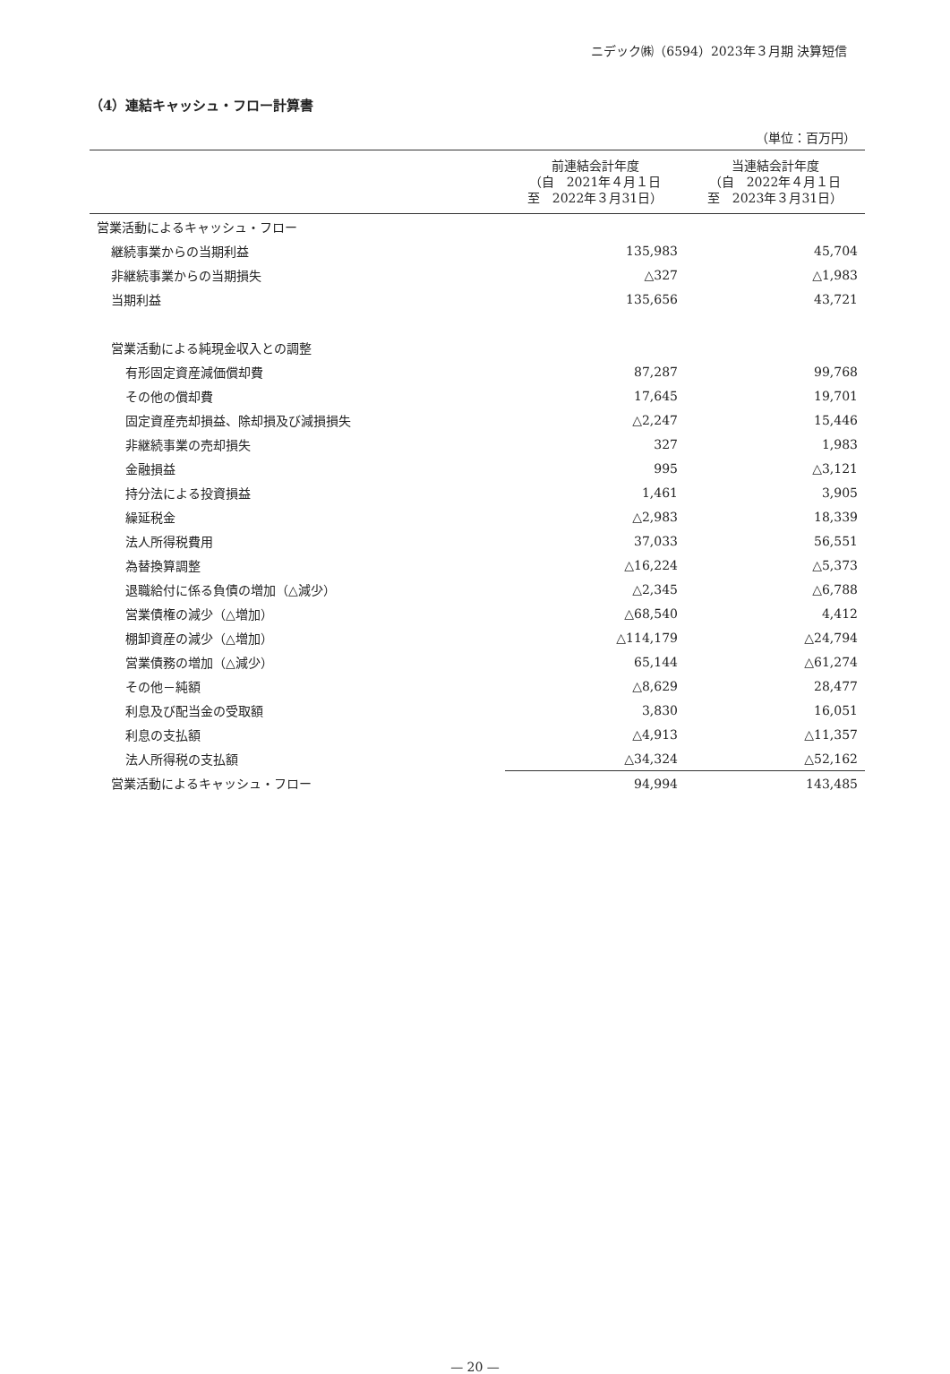ニデック㈱（6594）2023年３月期 決算短信
（4）連結キャッシュ・フロー計算書
（単位：百万円）
| | 前連結会計年度 （自 2021年４月１日 至 2022年３月31日） | 当連結会計年度 （自 2022年４月１日 至 2023年３月31日） |
| --- | --- | --- |
| 営業活動によるキャッシュ・フロー | | |
| 継続事業からの当期利益 | 135,983 | 45,704 |
| 非継続事業からの当期損失 | △327 | △1,983 |
| 当期利益 | 135,656 | 43,721 |
| 営業活動による純現金収入との調整 | | |
| 有形固定資産減価償却費 | 87,287 | 99,768 |
| その他の償却費 | 17,645 | 19,701 |
| 固定資産売却損益、除却損及び減損損失 | △2,247 | 15,446 |
| 非継続事業の売却損失 | 327 | 1,983 |
| 金融損益 | 995 | △3,121 |
| 持分法による投資損益 | 1,461 | 3,905 |
| 繰延税金 | △2,983 | 18,339 |
| 法人所得税費用 | 37,033 | 56,551 |
| 為替換算調整 | △16,224 | △5,373 |
| 退職給付に係る負債の増加（△減少） | △2,345 | △6,788 |
| 営業債権の減少（△増加） | △68,540 | 4,412 |
| 棚卸資産の減少（△増加） | △114,179 | △24,794 |
| 営業債務の増加（△減少） | 65,144 | △61,274 |
| その他－純額 | △8,629 | 28,477 |
| 利息及び配当金の受取額 | 3,830 | 16,051 |
| 利息の支払額 | △4,913 | △11,357 |
| 法人所得税の支払額 | △34,324 | △52,162 |
| 営業活動によるキャッシュ・フロー | 94,994 | 143,485 |
— 20 —